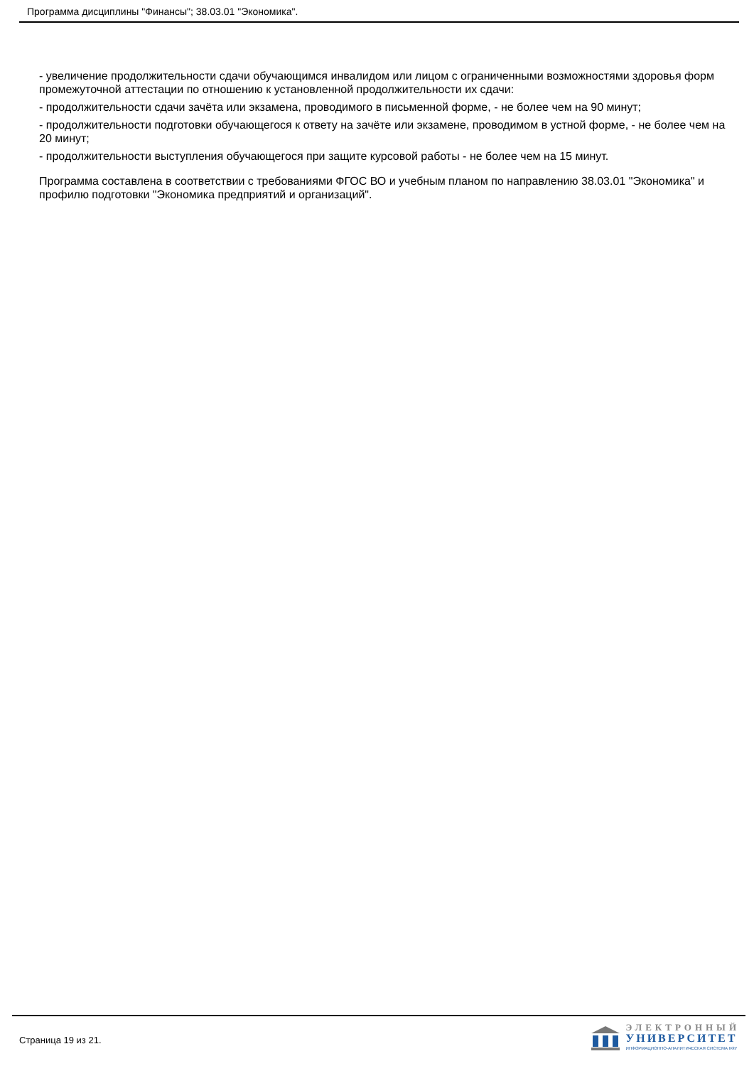Программа дисциплины "Финансы"; 38.03.01 "Экономика".
- увеличение продолжительности сдачи обучающимся инвалидом или лицом с ограниченными возможностями здоровья форм промежуточной аттестации по отношению к установленной продолжительности их сдачи:
- продолжительности сдачи зачёта или экзамена, проводимого в письменной форме, - не более чем на 90 минут;
- продолжительности подготовки обучающегося к ответу на зачёте или экзамене, проводимом в устной форме, - не более чем на 20 минут;
- продолжительности выступления обучающегося при защите курсовой работы - не более чем на 15 минут.
Программа составлена в соответствии с требованиями ФГОС ВО и учебным планом по направлению 38.03.01 "Экономика" и профилю подготовки "Экономика предприятий и организаций".
Страница 19 из 21.
ЭЛЕКТРОННЫЙ
УНИВЕРСИТЕТ
ИНФОРМАЦИОННО-АНАЛИТИЧЕСКАЯ СИСТЕМА КФУ